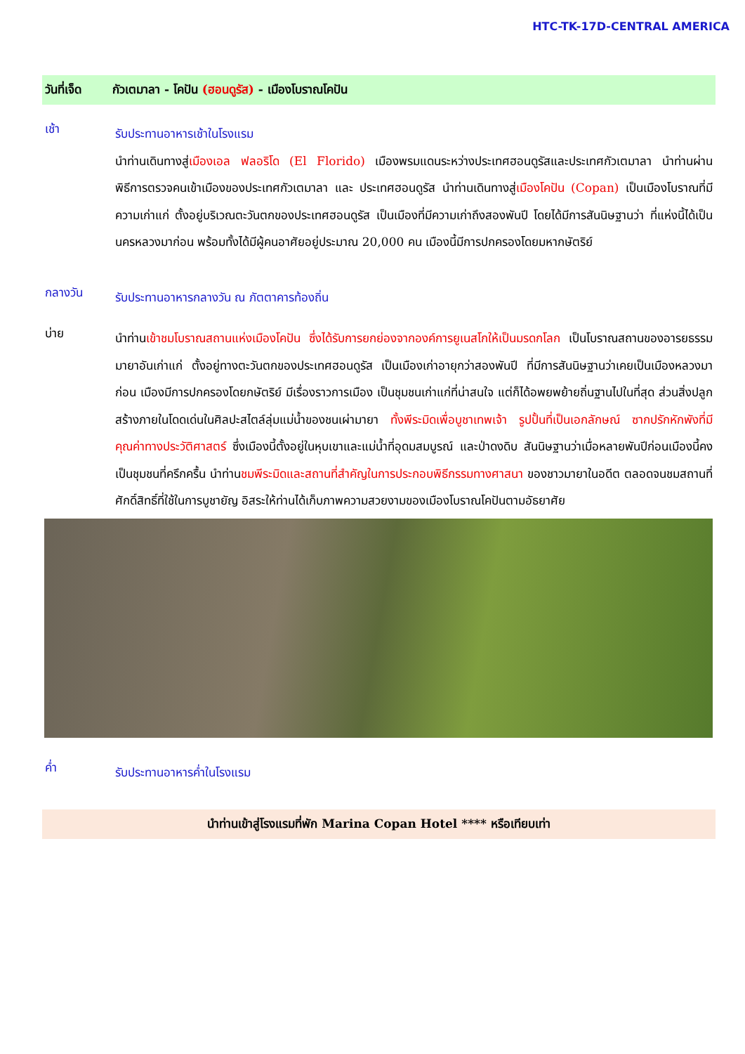HTC-TK-17D-CENTRAL AMERICA
วันที่เจ็ด กัวเตมาลา - โคปัน (ฮอนดูรัส) - เมืองโบราณโคปัน
เช้า
รับประทานอาหารเช้าในโรงแรม
นำท่านเดินทางสู่เมืองเอล ฟลอริโด (El Florido) เมืองพรมแดนระหว่างประเทศฮอนดูรัสและประเทศกัวเตมาลา นำท่านผ่านพิธีการตรวจคนเข้าเมืองของประเทศกัวเตมาลา และ ประเทศฮอนดูรัส นำท่านเดินทางสู่เมืองโคปัน (Copan) เป็นเมืองโบราณที่มีความเก่าแก่ ตั้งอยู่บริเวณตะวันตกของประเทศฮอนดูรัส เป็นเมืองที่มีความเก่าถึงสองพันปี โดยได้มีการสันนิษฐานว่า ที่แห่งนี้ได้เป็นนครหลวงมาก่อน พร้อมทั้งได้มีผู้คนอาศัยอยู่ประมาณ 20,000 คน เมืองนี้มีการปกครองโดยมหากษัตริย์
กลางวัน
รับประทานอาหารกลางวัน ณ ภัตตาคารท้องถิ่น
บ่าย
นำท่านเข้าชมโบราณสถานแห่งเมืองโคปัน ซึ่งได้รับการยกย่องจากองค์การยูเนสโกให้เป็นมรดกโลก เป็นโบราณสถานของอารยธรรมมายาอันเก่าแก่ ตั้งอยู่ทางตะวันตกของประเทศฮอนดูรัส เป็นเมืองเก่าอายุกว่าสองพันปี ที่มีการสันนิษฐานว่าเคยเป็นเมืองหลวงมาก่อน เมืองมีการปกครองโดยกษัตริย์ มีเรื่องราวการเมือง เป็นชุมชนเก่าแก่ที่น่าสนใจ แต่ก็ได้อพยพย้ายถิ่นฐานไปในที่สุด ส่วนสิ่งปลูกสร้างภายในโดดเด่นในศิลปะสไตล์ลุ่มแม่น้ำของชนเผ่ามายา ทั้งพีระมิดเพื่อบูชาเทพเจ้า รูปปั้นที่เป็นเอกลักษณ์ ซากปรักหักพังที่มีคุณค่าทางประวัติศาสตร์ ซึ่งเมืองนี้ตั้งอยู่ในหุบเขาและแม่น้ำที่อุดมสมบูรณ์ และป่าดงดิบ สันนิษฐานว่าเมื่อหลายพันปีก่อนเมืองนี้คงเป็นชุมชนที่ครึกครื้น นำท่านชมพีระมิดและสถานที่สำคัญในการประกอบพิธีกรรมทางศาสนา ของชาวมายาในอดีต ตลอดจนชมสถานที่ศักดิ์สิทธิ์ที่ใช้ในการบูชายัญ อิสระให้ท่านได้เก็บภาพความสวยงามของเมืองโบราณโคปันตามอัธยาศัย
ค่ำ
รับประทานอาหารค่ำในโรงแรม
นำท่านเข้าสู่โรงแรมที่พัก Marina Copan Hotel **** หรือเทียบเท่า